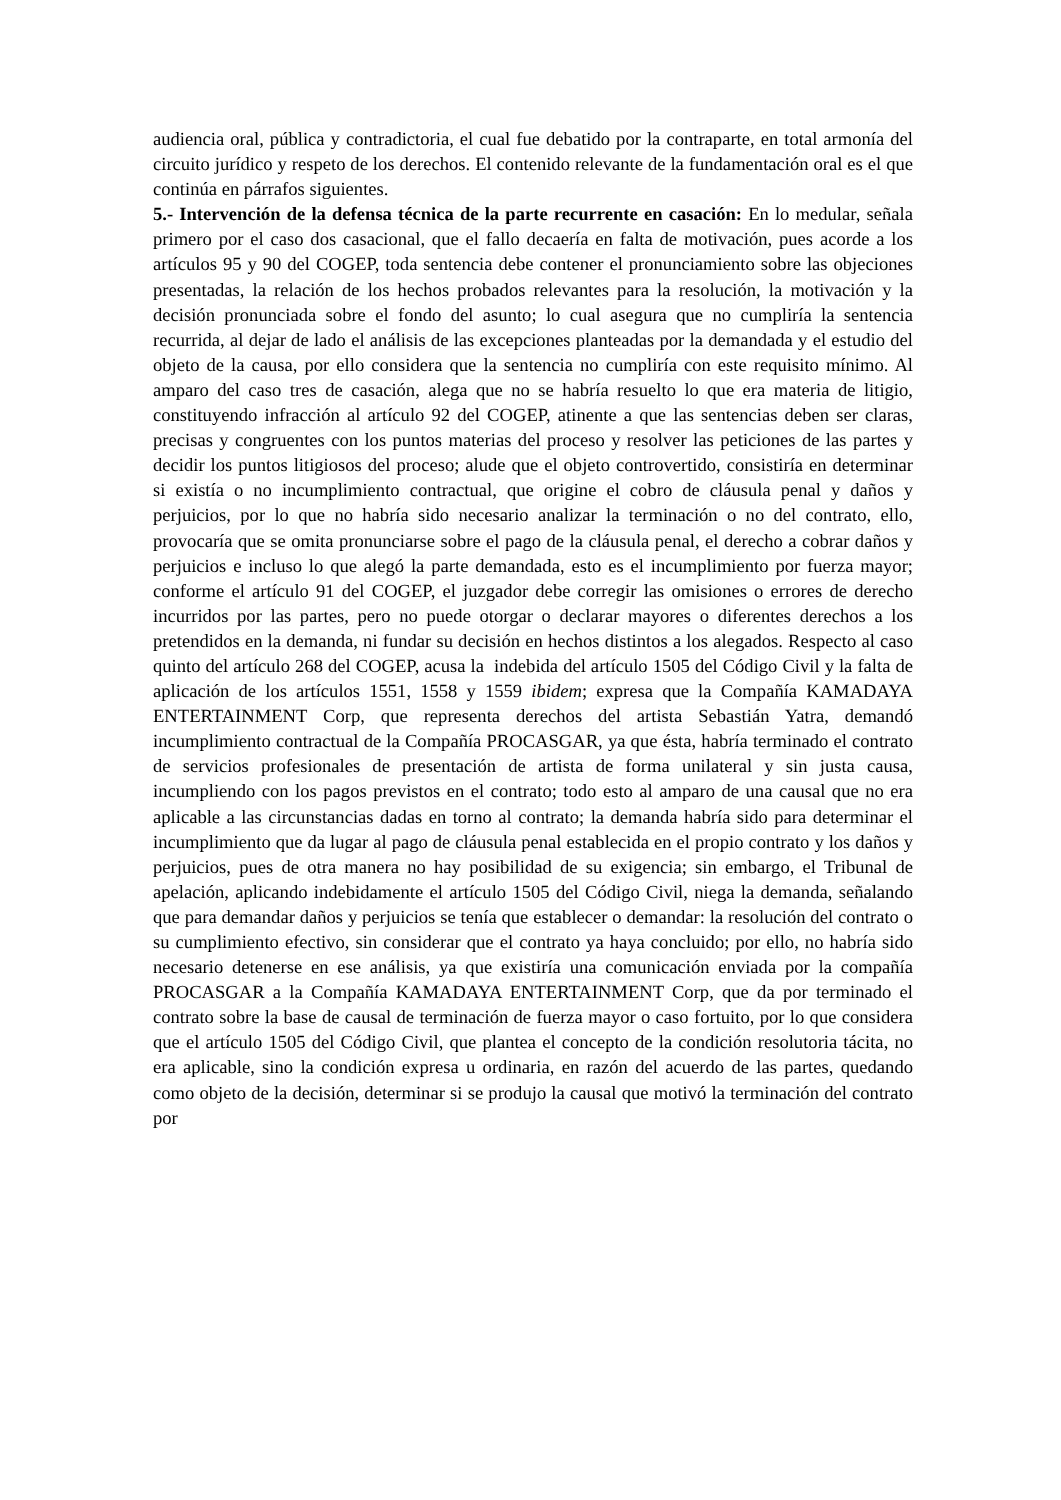audiencia oral, pública y contradictoria, el cual fue debatido por la contraparte, en total armonía del circuito jurídico y respeto de los derechos. El contenido relevante de la fundamentación oral es el que continúa en párrafos siguientes.
5.- Intervención de la defensa técnica de la parte recurrente en casación: En lo medular, señala primero por el caso dos casacional, que el fallo decaería en falta de motivación, pues acorde a los artículos 95 y 90 del COGEP, toda sentencia debe contener el pronunciamiento sobre las objeciones presentadas, la relación de los hechos probados relevantes para la resolución, la motivación y la decisión pronunciada sobre el fondo del asunto; lo cual asegura que no cumpliría la sentencia recurrida, al dejar de lado el análisis de las excepciones planteadas por la demandada y el estudio del objeto de la causa, por ello considera que la sentencia no cumpliría con este requisito mínimo. Al amparo del caso tres de casación, alega que no se habría resuelto lo que era materia de litigio, constituyendo infracción al artículo 92 del COGEP, atinente a que las sentencias deben ser claras, precisas y congruentes con los puntos materias del proceso y resolver las peticiones de las partes y decidir los puntos litigiosos del proceso; alude que el objeto controvertido, consistiría en determinar si existía o no incumplimiento contractual, que origine el cobro de cláusula penal y daños y perjuicios, por lo que no habría sido necesario analizar la terminación o no del contrato, ello, provocaría que se omita pronunciarse sobre el pago de la cláusula penal, el derecho a cobrar daños y perjuicios e incluso lo que alegó la parte demandada, esto es el incumplimiento por fuerza mayor; conforme el artículo 91 del COGEP, el juzgador debe corregir las omisiones o errores de derecho incurridos por las partes, pero no puede otorgar o declarar mayores o diferentes derechos a los pretendidos en la demanda, ni fundar su decisión en hechos distintos a los alegados. Respecto al caso quinto del artículo 268 del COGEP, acusa la indebida del artículo 1505 del Código Civil y la falta de aplicación de los artículos 1551, 1558 y 1559 ibidem; expresa que la Compañía KAMADAYA ENTERTAINMENT Corp, que representa derechos del artista Sebastián Yatra, demandó incumplimiento contractual de la Compañía PROCASGAR, ya que ésta, habría terminado el contrato de servicios profesionales de presentación de artista de forma unilateral y sin justa causa, incumpliendo con los pagos previstos en el contrato; todo esto al amparo de una causal que no era aplicable a las circunstancias dadas en torno al contrato; la demanda habría sido para determinar el incumplimiento que da lugar al pago de cláusula penal establecida en el propio contrato y los daños y perjuicios, pues de otra manera no hay posibilidad de su exigencia; sin embargo, el Tribunal de apelación, aplicando indebidamente el artículo 1505 del Código Civil, niega la demanda, señalando que para demandar daños y perjuicios se tenía que establecer o demandar: la resolución del contrato o su cumplimiento efectivo, sin considerar que el contrato ya haya concluido; por ello, no habría sido necesario detenerse en ese análisis, ya que existiría una comunicación enviada por la compañía PROCASGAR a la Compañía KAMADAYA ENTERTAINMENT Corp, que da por terminado el contrato sobre la base de causal de terminación de fuerza mayor o caso fortuito, por lo que considera que el artículo 1505 del Código Civil, que plantea el concepto de la condición resolutoria tácita, no era aplicable, sino la condición expresa u ordinaria, en razón del acuerdo de las partes, quedando como objeto de la decisión, determinar si se produjo la causal que motivó la terminación del contrato por